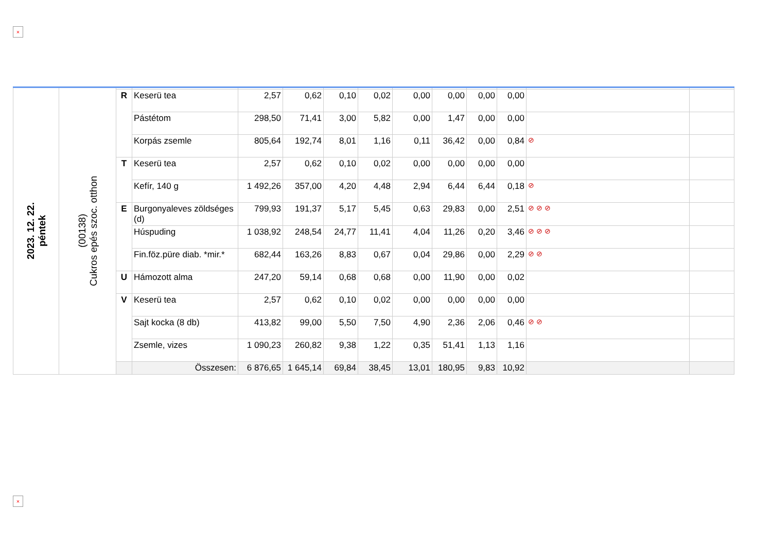×
| 2023. 12. 22. péntek | (00138) Cukros epés szoc. otthon | | | | | | | | | | | | |
| | | R | Keserü tea | 2,57 | 0,62 | 0,10 | 0,02 | 0,00 | 0,00 | 0,00 | 0,00 | | |
| | | | Pástétom | 298,50 | 71,41 | 3,00 | 5,82 | 0,00 | 1,47 | 0,00 | 0,00 | | |
| | | | Korpás zsemle | 805,64 | 192,74 | 8,01 | 1,16 | 0,11 | 36,42 | 0,00 | 0,84 | ⊘ | |
| | | T | Keserü tea | 2,57 | 0,62 | 0,10 | 0,02 | 0,00 | 0,00 | 0,00 | 0,00 | | |
| | | | Kefír, 140 g | 1 492,26 | 357,00 | 4,20 | 4,48 | 2,94 | 6,44 | 6,44 | 0,18 | ⊘ | |
| | | E | Burgonyaleves zöldséges (d) | 799,93 | 191,37 | 5,17 | 5,45 | 0,63 | 29,83 | 0,00 | 2,51 | ⊘ ⊘ ⊘ | |
| | | | Húspuding | 1 038,92 | 248,54 | 24,77 | 11,41 | 4,04 | 11,26 | 0,20 | 3,46 | ⊘ ⊘ ⊘ | |
| | | | Fin.föz.püre diab. *mir.* | 682,44 | 163,26 | 8,83 | 0,67 | 0,04 | 29,86 | 0,00 | 2,29 | ⊘ ⊘ | |
| | | U | Hámozott alma | 247,20 | 59,14 | 0,68 | 0,68 | 0,00 | 11,90 | 0,00 | 0,02 | | |
| | | V | Keserü tea | 2,57 | 0,62 | 0,10 | 0,02 | 0,00 | 0,00 | 0,00 | 0,00 | | |
| | | | Sajt kocka (8 db) | 413,82 | 99,00 | 5,50 | 7,50 | 4,90 | 2,36 | 2,06 | 0,46 | ⊘ ⊘ | |
| | | | Zsemle, vizes | 1 090,23 | 260,82 | 9,38 | 1,22 | 0,35 | 51,41 | 1,13 | 1,16 | | |
| | | | Összesen: | 6 876,65 | 1 645,14 | 69,84 | 38,45 | 13,01 | 180,95 | 9,83 | 10,92 | | |
×